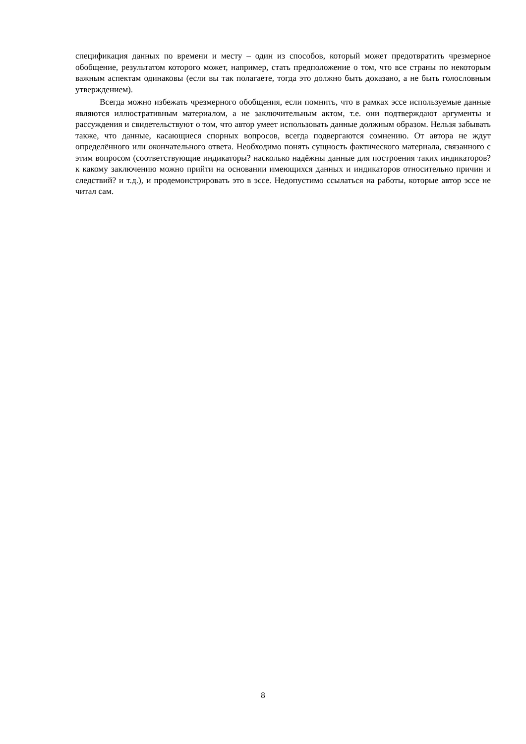спецификация данных по времени и месту – один из способов, который может предотвратить чрезмерное обобщение, результатом которого может, например, стать предположение о том, что все страны по некоторым важным аспектам одинаковы (если вы так полагаете, тогда это должно быть доказано, а не быть голословным утверждением).
Всегда можно избежать чрезмерного обобщения, если помнить, что в рамках эссе используемые данные являются иллюстративным материалом, а не заключительным актом, т.е. они подтверждают аргументы и рассуждения и свидетельствуют о том, что автор умеет использовать данные должным образом. Нельзя забывать также, что данные, касающиеся спорных вопросов, всегда подвергаются сомнению. От автора не ждут определённого или окончательного ответа. Необходимо понять сущность фактического материала, связанного с этим вопросом (соответствующие индикаторы? насколько надёжны данные для построения таких индикаторов? к какому заключению можно прийти на основании имеющихся данных и индикаторов относительно причин и следствий? и т.д.), и продемонстрировать это в эссе. Недопустимо ссылаться на работы, которые автор эссе не читал сам.
8